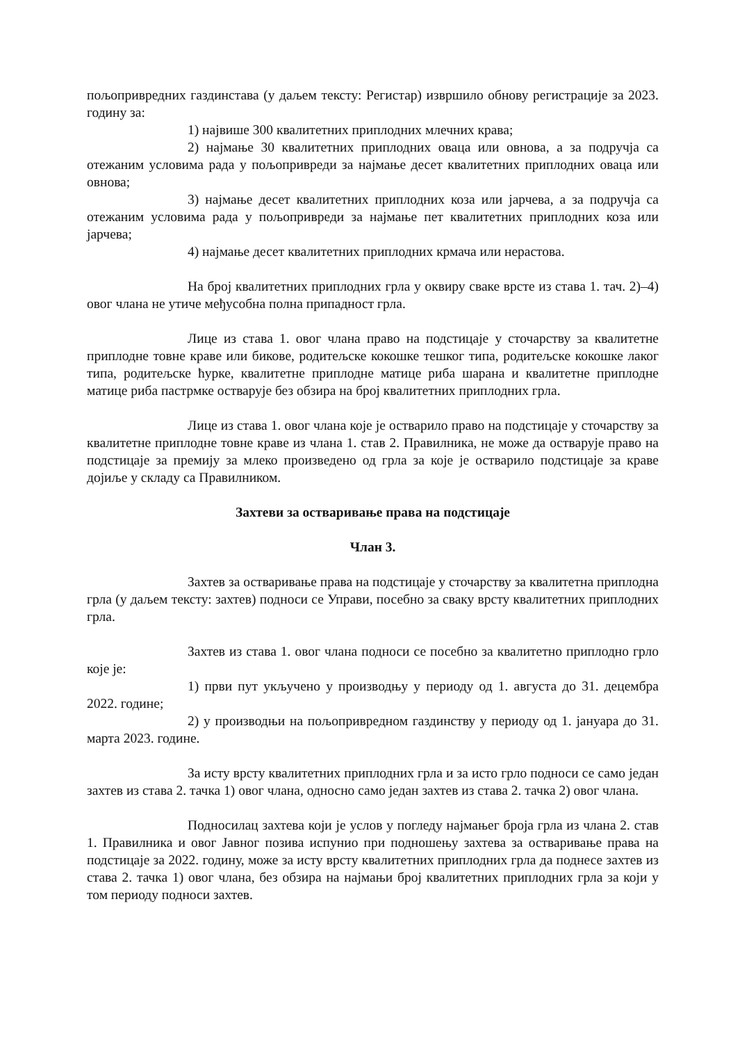пољопривредних газдинстава (у даљем тексту: Регистар) извршило обнову регистрације за 2023. годину за:
1) највише 300 квалитетних приплодних млечних крава;
2) најмање 30 квалитетних приплодних оваца или овнова, а за подручја са отежаним условима рада у пољопривреди за најмање десет квалитетних приплодних оваца или овнова;
3) најмање десет квалитетних приплодних коза или јарчева, а за подручја са отежаним условима рада у пољопривреди за најмање пет квалитетних приплодних коза или јарчева;
4) најмање десет квалитетних приплодних крмача или нерастова.
На број квалитетних приплодних грла у оквиру сваке врсте из става 1. тач. 2)–4) овог члана не утиче међусобна полна припадност грла.
Лице из става 1. овог члана право на подстицаје у сточарству за квалитетне приплодне товне краве или бикове, родитељске кокошке тешког типа, родитељске кокошке лаког типа, родитељске ћурке, квалитетне приплодне матице риба шарана и квалитетне приплодне матице риба пастрмке остварује без обзира на број квалитетних приплодних грла.
Лице из става 1. овог члана које је остварило право на подстицаје у сточарству за квалитетне приплодне товне краве из члана 1. став 2. Правилника, не може да остварује право на подстицаје за премију за млеко произведено од грла за које је остварило подстицаје за краве дојиље у складу са Правилником.
Захтеви за остваривање права на подстицаје
Члан 3.
Захтев за остваривање права на подстицаје у сточарству за квалитетна приплодна грла (у даљем тексту: захтев) подноси се Управи, посебно за сваку врсту квалитетних приплодних грла.
Захтев из става 1. овог члана подноси се посебно за квалитетно приплодно грло које је:
1) први пут укључено у производњу у периоду од 1. августа до 31. децембра 2022. године;
2) у производњи на пољопривредном газдинству у периоду од 1. јануара до 31. марта 2023. године.
За исту врсту квалитетних приплодних грла и за исто грло подноси се само један захтев из става 2. тачка 1) овог члана, односно само један захтев из става 2. тачка 2) овог члана.
Подносилац захтева који је услов у погледу најмањег броја грла из члана 2. став 1. Правилника и овог Јавног позива испунио при подношењу захтева за остваривање права на подстицаје за 2022. годину, може за исту врсту квалитетних приплодних грла да поднесе захтев из става 2. тачка 1) овог члана, без обзира на најмањи број квалитетних приплодних грла за који у том периоду подноси захтев.